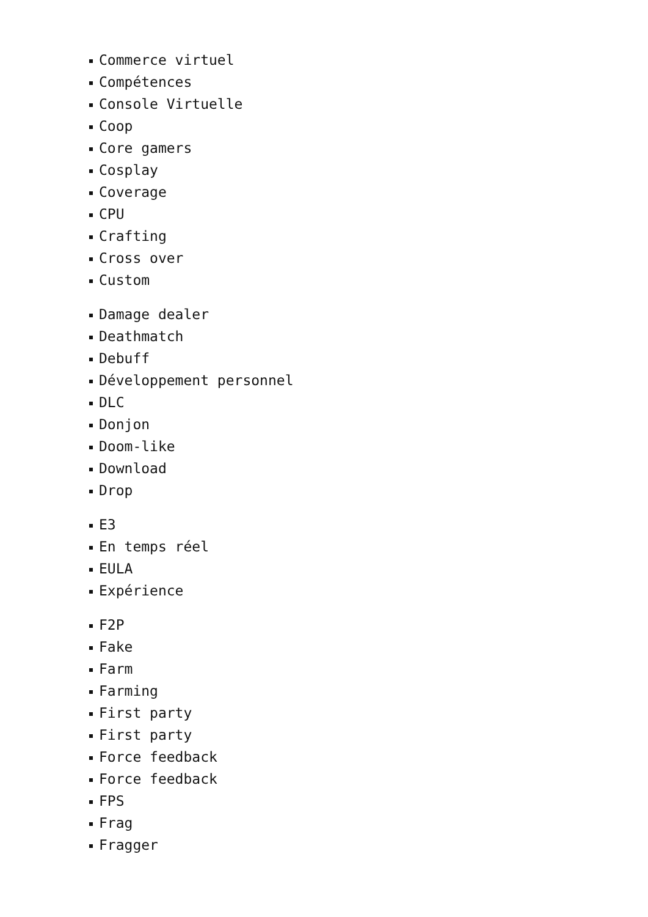Commerce virtuel
Compétences
Console Virtuelle
Coop
Core gamers
Cosplay
Coverage
CPU
Crafting
Cross over
Custom
Damage dealer
Deathmatch
Debuff
Développement personnel
DLC
Donjon
Doom-like
Download
Drop
E3
En temps réel
EULA
Expérience
F2P
Fake
Farm
Farming
First party
First party
Force feedback
Force feedback
FPS
Frag
Fragger